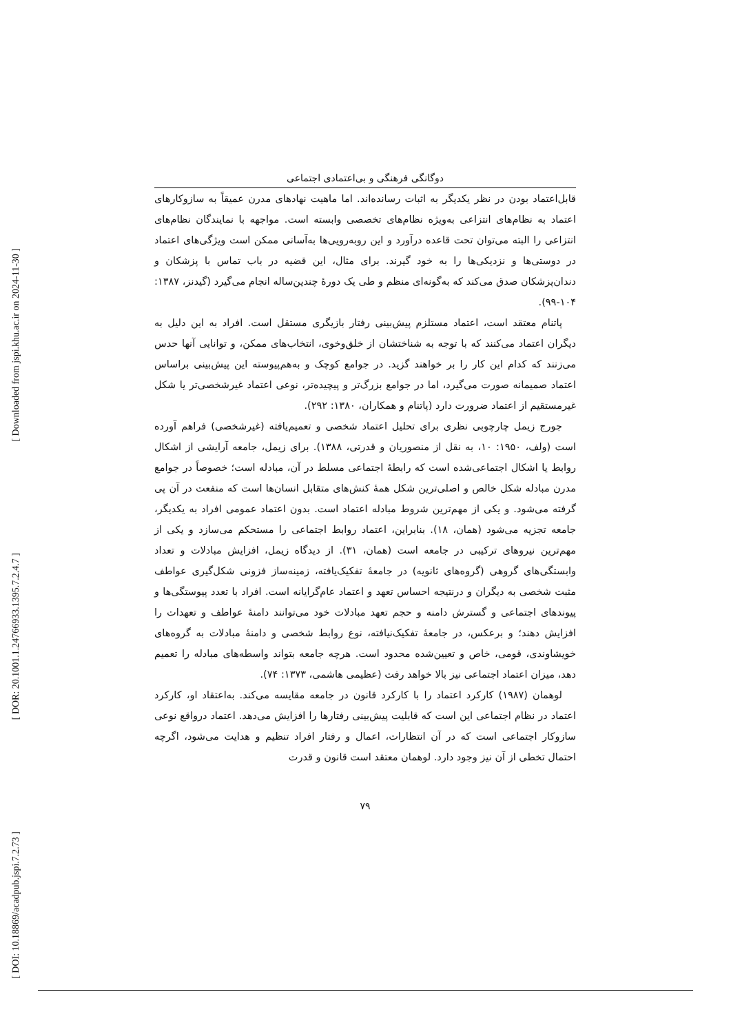[ Downloaded from jspi.khu.ac.ir on 2024-11-30 ]
[ DOR: 20.1001.1.24766933.1395.7.2.4.7 ]
[ DOI: 10.18869/acadpub.jspi.7.2.73 ]
دوگانگی فرهنگی و بی‌اعتمادی اجتماعی
قابل‌اعتماد بودن در نظر یکدیگر به اثبات رسانده‌اند. اما ماهیت نهادهای مدرن عمیقاً به سازوکارهای اعتماد به نظام‌های انتزاعی به‌ویژه نظام‌های تخصصی وابسته است. مواجهه با نمایندگان نظام‌های انتزاعی را البته می‌توان تحت قاعده درآورد و این روبه‌رویی‌ها به‌آسانی ممکن است ویژگی‌های اعتماد در دوستی‌ها و نزدیکی‌ها را به خود گیرند. برای مثال، این قضیه در باب تماس با پزشکان و دندان‌پزشکان صدق می‌کند که به‌گونه‌ای منظم و طی یک دورهٔ چندین‌ساله انجام می‌گیرد (گیدنز، ۱۳۸۷: ۱۰۴-۹۹).
پاتنام معتقد است، اعتماد مستلزم پیش‌بینی رفتار بازیگری مستقل است. افراد به این دلیل به دیگران اعتماد می‌کنند که با توجه به شناختشان از خلق‌وخوی، انتخاب‌های ممکن، و توانایی آنها حدس می‌زنند که کدام این کار را بر خواهند گزید. در جوامع کوچک و به‌هم‌پیوسته این پیش‌بینی براساس اعتماد صمیمانه صورت می‌گیرد، اما در جوامع بزرگ‌تر و پیچیده‌تر، نوعی اعتماد غیرشخصی‌تر یا شکل غیرمستقیم از اعتماد ضرورت دارد (پاتنام و همکاران، ۱۳۸۰: ۲۹۲).
جورج زیمل چارچوبی نظری برای تحلیل اعتماد شخصی و تعمیم‌یافته (غیرشخصی) فراهم آورده است (ولف، ۱۹۵۰: ۱۰، به نقل از منصوریان و قدرتی، ۱۳۸۸). برای زیمل، جامعه آرایشی از اشکال روابط یا اشکال اجتماعی‌شده است که رابطهٔ اجتماعی مسلط در آن، مبادله است؛ خصوصاً در جوامع مدرن مبادله شکل خالص و اصلی‌ترین شکل همهٔ کنش‌های متقابل انسان‌ها است که منفعت در آن پی گرفته می‌شود. و یکی از مهم‌ترین شروط مبادله اعتماد است. بدون اعتماد عمومی افراد به یکدیگر، جامعه تجزیه می‌شود (همان، ۱۸). بنابراین، اعتماد روابط اجتماعی را مستحکم می‌سازد و یکی از مهم‌ترین نیروهای ترکیبی در جامعه است (همان، ۳۱). از دیدگاه زیمل، افزایش مبادلات و تعداد وابستگی‌های گروهی (گروه‌های ثانویه) در جامعهٔ تفکیک‌یافته، زمینه‌ساز فزونی شکل‌گیری عواطف مثبت شخصی به دیگران و درنتیجه احساس تعهد و اعتماد عام‌گرایانه است. افراد با تعدد پیوستگی‌ها و پیوندهای اجتماعی و گسترش دامنه و حجم تعهد مبادلات خود می‌توانند دامنهٔ عواطف و تعهدات را افزایش دهند؛ و برعکس، در جامعهٔ تفکیک‌نیافته، نوع روابط شخصی و دامنهٔ مبادلات به گروه‌های خویشاوندی، قومی، خاص و تعیین‌شده محدود است. هرچه جامعه بتواند واسطه‌های مبادله را تعمیم دهد، میزان اعتماد اجتماعی نیز بالا خواهد رفت (عظیمی هاشمی، ۱۳۷۳: ۷۴).
لوهمان (۱۹۸۷) کارکرد اعتماد را با کارکرد قانون در جامعه مقایسه می‌کند. به‌اعتقاد او، کارکرد اعتماد در نظام اجتماعی این است که قابلیت پیش‌بینی رفتارها را افزایش می‌دهد. اعتماد درواقع نوعی سازوکار اجتماعی است که در آن انتظارات، اعمال و رفتار افراد تنظیم و هدایت می‌شود، اگرچه احتمال تخطی از آن نیز وجود دارد. لوهمان معتقد است قانون و قدرت
۷۹